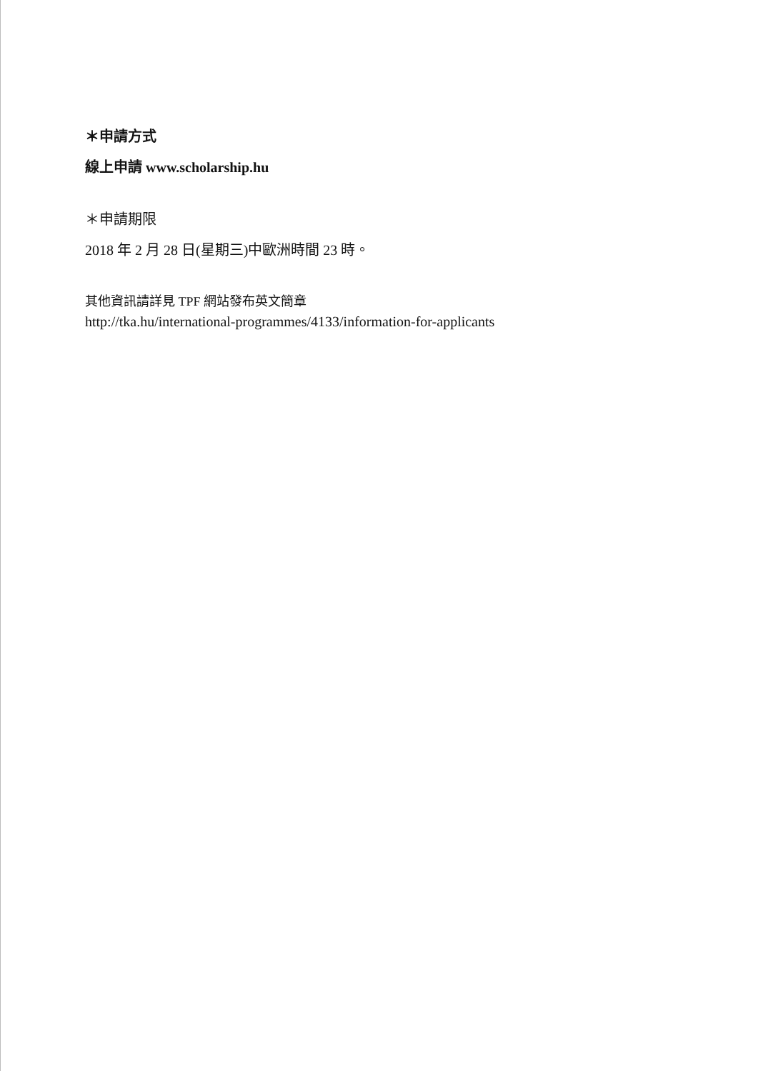＊申請方式
線上申請 www.scholarship.hu
＊申請期限
2018 年 2 月 28 日(星期三)中歐洲時間 23 時。
其他資訊請詳見 TPF 網站發布英文簡章
http://tka.hu/international-programmes/4133/information-for-applicants